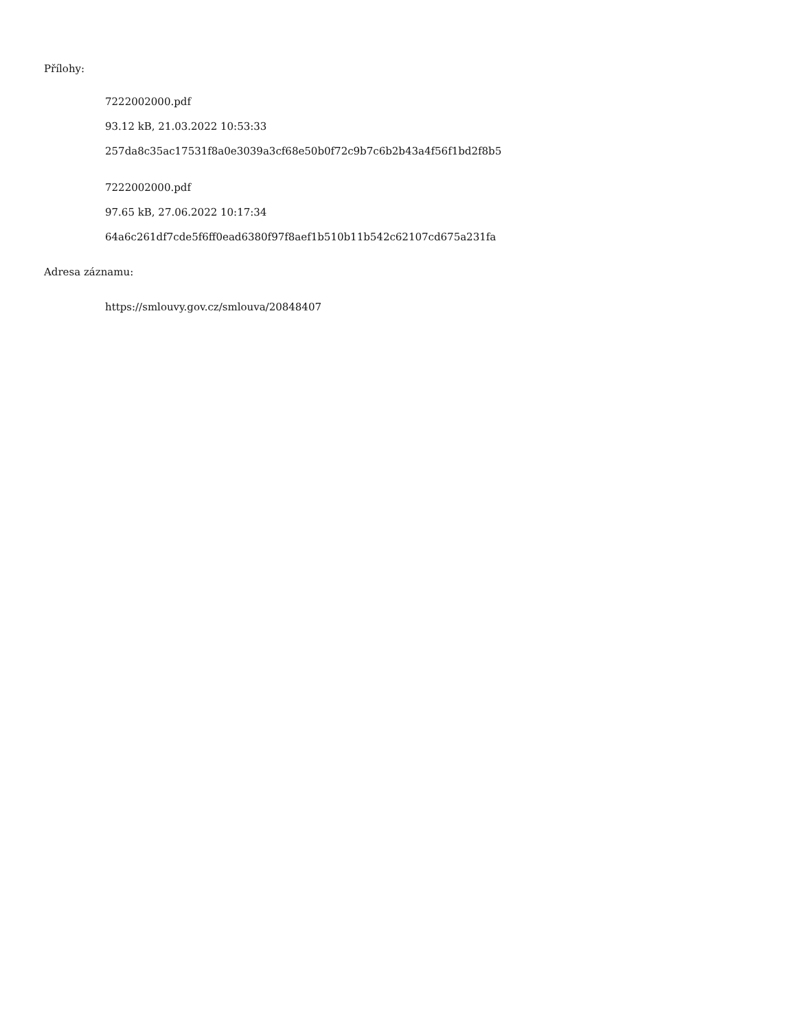Přílohy:
7222002000.pdf
93.12 kB, 21.03.2022 10:53:33
257da8c35ac17531f8a0e3039a3cf68e50b0f72c9b7c6b2b43a4f56f1bd2f8b5
7222002000.pdf
97.65 kB, 27.06.2022 10:17:34
64a6c261df7cde5f6ff0ead6380f97f8aef1b510b11b542c62107cd675a231fa
Adresa záznamu:
https://smlouvy.gov.cz/smlouva/20848407